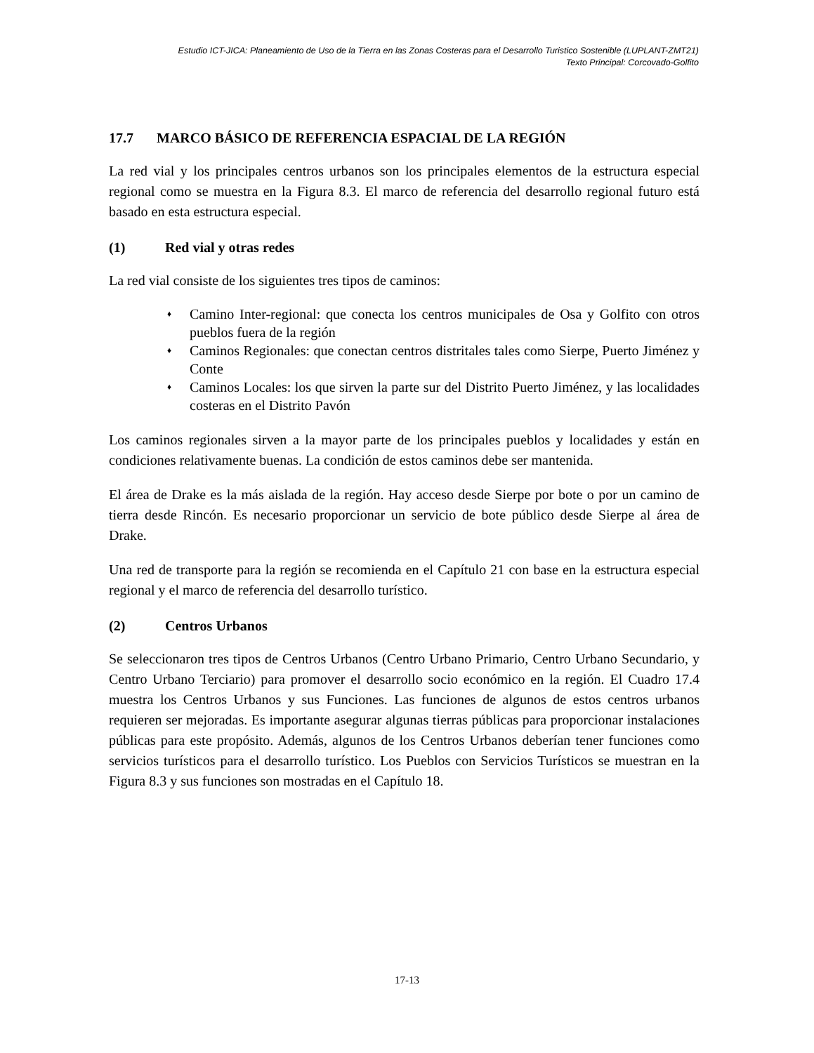Estudio ICT-JICA: Planeamiento de Uso de la Tierra en las Zonas Costeras para el Desarrollo Turistico Sostenible (LUPLANT-ZMT21)
Texto Principal: Corcovado-Golfito
17.7 MARCO BÁSICO DE REFERENCIA ESPACIAL DE LA REGIÓN
La red vial y los principales centros urbanos son los principales elementos de la estructura especial regional como se muestra en la Figura 8.3. El marco de referencia del desarrollo regional futuro está basado en esta estructura especial.
(1) Red vial y otras redes
La red vial consiste de los siguientes tres tipos de caminos:
♦ Camino Inter-regional: que conecta los centros municipales de Osa y Golfito con otros pueblos fuera de la región
♦ Caminos Regionales: que conectan centros distritales tales como Sierpe, Puerto Jiménez y Conte
♦ Caminos Locales: los que sirven la parte sur del Distrito Puerto Jiménez, y las localidades costeras en el Distrito Pavón
Los caminos regionales sirven a la mayor parte de los principales pueblos y localidades y están en condiciones relativamente buenas. La condición de estos caminos debe ser mantenida.
El área de Drake es la más aislada de la región. Hay acceso desde Sierpe por bote o por un camino de tierra desde Rincón. Es necesario proporcionar un servicio de bote público desde Sierpe al área de Drake.
Una red de transporte para la región se recomienda en el Capítulo 21 con base en la estructura especial regional y el marco de referencia del desarrollo turístico.
(2) Centros Urbanos
Se seleccionaron tres tipos de Centros Urbanos (Centro Urbano Primario, Centro Urbano Secundario, y Centro Urbano Terciario) para promover el desarrollo socio económico en la región. El Cuadro 17.4 muestra los Centros Urbanos y sus Funciones. Las funciones de algunos de estos centros urbanos requieren ser mejoradas. Es importante asegurar algunas tierras públicas para proporcionar instalaciones públicas para este propósito. Además, algunos de los Centros Urbanos deberían tener funciones como servicios turísticos para el desarrollo turístico. Los Pueblos con Servicios Turísticos se muestran en la Figura 8.3 y sus funciones son mostradas en el Capítulo 18.
17-13